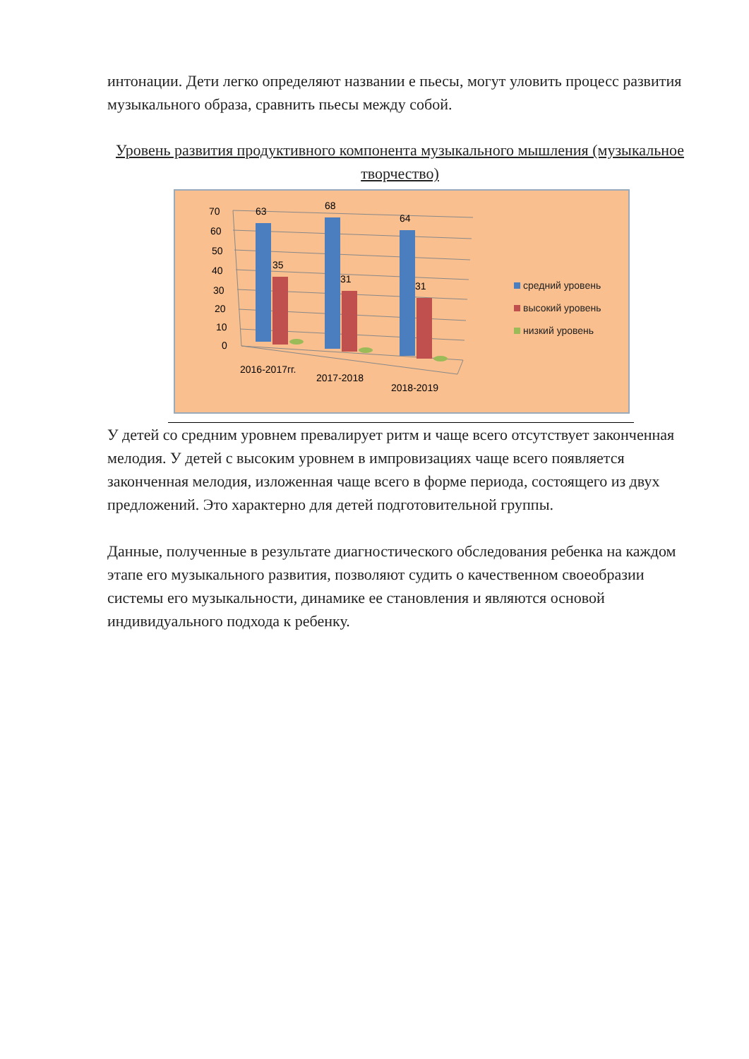интонации. Дети легко определяют названии е пьесы, могут уловить процесс развития музыкального образа, сравнить пьесы между собой.
Уровень развития продуктивного компонента музыкального мышления (музыкальное творчество)
70
60
50
40
30
20
10
0
63
68
64
35
31
31
2016-2017гг.
2017-2018
2018-2019
средний уровень
высокий уровень
низкий уровень
У детей со средним уровнем превалирует ритм и чаще всего отсутствует законченная мелодия. У детей с высоким уровнем в импровизациях чаще всего появляется законченная мелодия, изложенная чаще всего в форме периода, состоящего из двух предложений. Это характерно для детей подготовительной группы.
Данные, полученные в результате диагностического обследования ребенка на каждом этапе его музыкального развития, позволяют судить о качественном своеобразии системы его музыкальности, динамике ее становления и являются основой индивидуального подхода к ребенку.